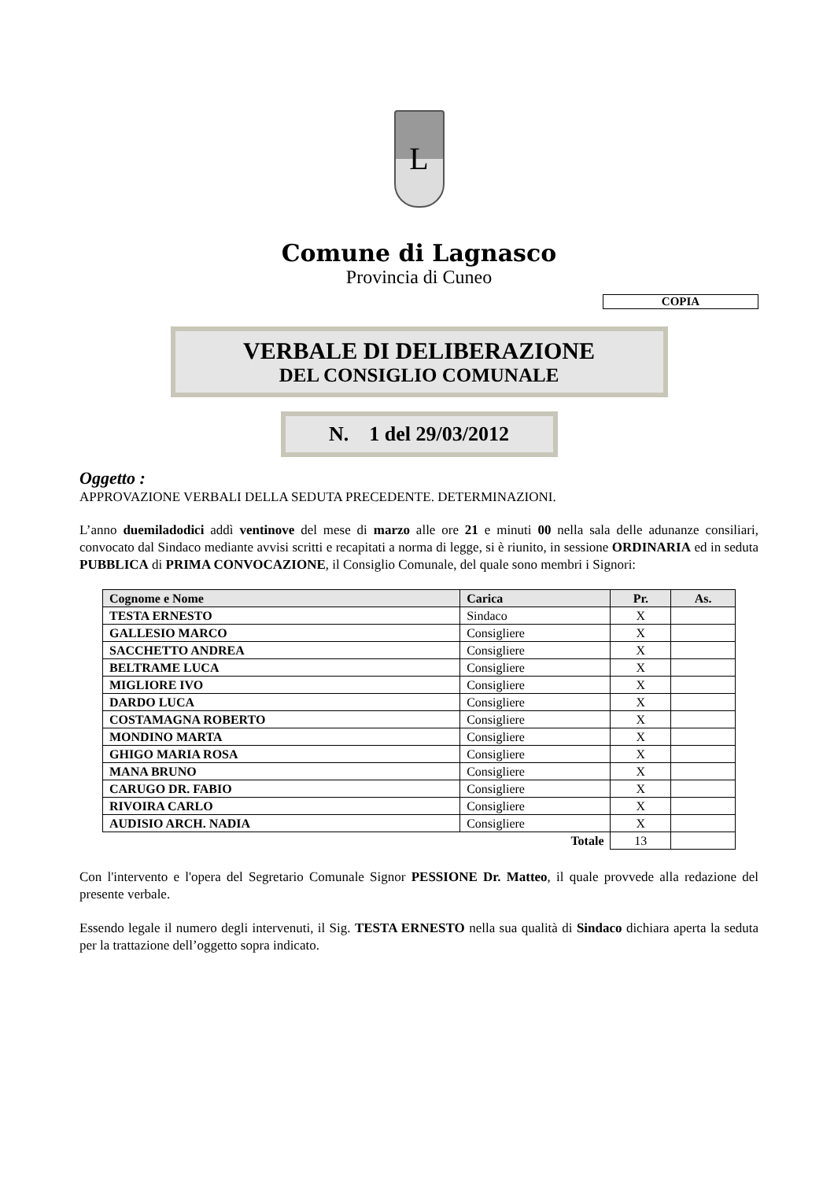L
Comune di Lagnasco
Provincia di Cuneo
COPIA
VERBALE DI DELIBERAZIONE
DEL CONSIGLIO COMUNALE
N. 1 del 29/03/2012
Oggetto :
APPROVAZIONE VERBALI DELLA SEDUTA PRECEDENTE. DETERMINAZIONI.
L’anno duemiladodici addì ventinove del mese di marzo alle ore 21 e minuti 00 nella sala delle adunanze consiliari, convocato dal Sindaco mediante avvisi scritti e recapitati a norma di legge, si è riunito, in sessione ORDINARIA ed in seduta PUBBLICA di PRIMA CONVOCAZIONE, il Consiglio Comunale, del quale sono membri i Signori:
| Cognome e Nome | Carica | Pr. | As. |
| --- | --- | --- | --- |
| TESTA ERNESTO | Sindaco | X | |
| GALLESIO MARCO | Consigliere | X | |
| SACCHETTO ANDREA | Consigliere | X | |
| BELTRAME LUCA | Consigliere | X | |
| MIGLIORE IVO | Consigliere | X | |
| DARDO LUCA | Consigliere | X | |
| COSTAMAGNA ROBERTO | Consigliere | X | |
| MONDINO MARTA | Consigliere | X | |
| GHIGO MARIA ROSA | Consigliere | X | |
| MANA BRUNO | Consigliere | X | |
| CARUGO DR. FABIO | Consigliere | X | |
| RIVOIRA CARLO | Consigliere | X | |
| AUDISIO ARCH. NADIA | Consigliere | X | |
| Totale | | 13 | |
Con l'intervento e l'opera del Segretario Comunale Signor PESSIONE Dr. Matteo, il quale provvede alla redazione del presente verbale.
Essendo legale il numero degli intervenuti, il Sig. TESTA ERNESTO nella sua qualità di Sindaco dichiara aperta la seduta per la trattazione dell’oggetto sopra indicato.